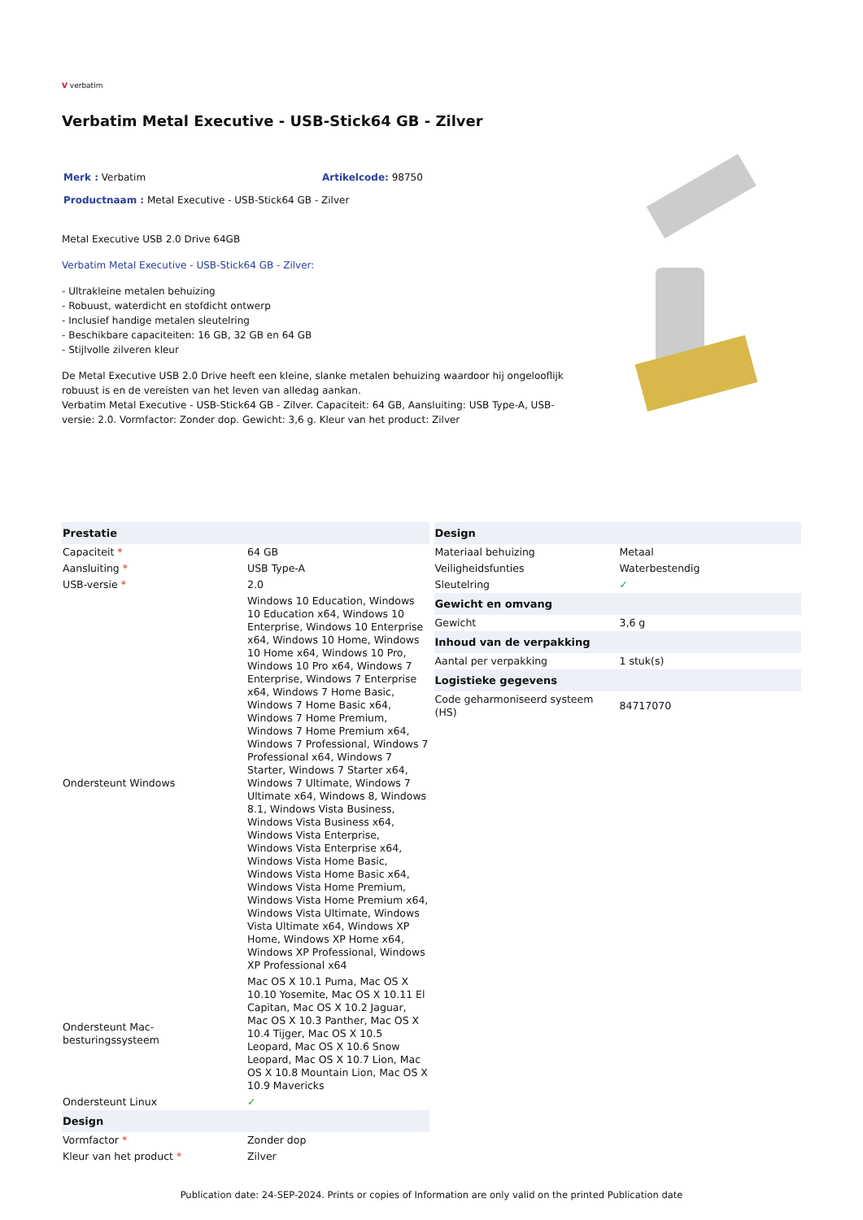V verbatim
Verbatim Metal Executive - USB-Stick64 GB - Zilver
Merk : Verbatim Artikelcode: 98750
Productnaam : Metal Executive - USB-Stick64 GB - Zilver
Metal Executive USB 2.0 Drive 64GB
Verbatim Metal Executive - USB-Stick64 GB - Zilver:
- Ultrakleine metalen behuizing
- Robuust, waterdicht en stofdicht ontwerp
- Inclusief handige metalen sleutelring
- Beschikbare capaciteiten: 16 GB, 32 GB en 64 GB
- Stijlvolle zilveren kleur
De Metal Executive USB 2.0 Drive heeft een kleine, slanke metalen behuizing waardoor hij ongelooflijk robuust is en de vereisten van het leven van alledag aankan.
Verbatim Metal Executive - USB-Stick64 GB - Zilver. Capaciteit: 64 GB, Aansluiting: USB Type-A, USB-versie: 2.0. Vormfactor: Zonder dop. Gewicht: 3,6 g. Kleur van het product: Zilver
| Prestatie | |
| --- | --- |
| Capaciteit * | 64 GB |
| Aansluiting * | USB Type-A |
| USB-versie * | 2.0 |
| Ondersteunt Windows | Windows 10 Education, Windows 10 Education x64, Windows 10 Enterprise, Windows 10 Enterprise x64, Windows 10 Home, Windows 10 Home x64, Windows 10 Pro, Windows 10 Pro x64, Windows 7 Enterprise, Windows 7 Enterprise x64, Windows 7 Home Basic, Windows 7 Home Basic x64, Windows 7 Home Premium, Windows 7 Home Premium x64, Windows 7 Professional, Windows 7 Professional x64, Windows 7 Starter, Windows 7 Starter x64, Windows 7 Ultimate, Windows 7 Ultimate x64, Windows 8, Windows 8.1, Windows Vista Business, Windows Vista Business x64, Windows Vista Enterprise, Windows Vista Enterprise x64, Windows Vista Home Basic, Windows Vista Home Basic x64, Windows Vista Home Premium, Windows Vista Home Premium x64, Windows Vista Ultimate, Windows Vista Ultimate x64, Windows XP Home, Windows XP Home x64, Windows XP Professional, Windows XP Professional x64 |
| Ondersteunt Mac-besturingssysteem | Mac OS X 10.1 Puma, Mac OS X 10.10 Yosemite, Mac OS X 10.11 El Capitan, Mac OS X 10.2 Jaguar, Mac OS X 10.3 Panther, Mac OS X 10.4 Tijger, Mac OS X 10.5 Leopard, Mac OS X 10.6 Snow Leopard, Mac OS X 10.7 Lion, Mac OS X 10.8 Mountain Lion, Mac OS X 10.9 Mavericks |
| Ondersteunt Linux | ✓ |
| Design | |
| Vormfactor * | Zonder dop |
| Kleur van het product * | Zilver |
| Design | |
| --- | --- |
| Materiaal behuizing | Metaal |
| Veiligheidsfunties | Waterbestendig |
| Sleutelring | ✓ |
| Gewicht en omvang | |
| Gewicht | 3,6 g |
| Inhoud van de verpakking | |
| Aantal per verpakking | 1 stuk(s) |
| Logistieke gegevens | |
| Code geharmoniseerd systeem (HS) | 84717070 |
Publication date: 24-SEP-2024. Prints or copies of Information are only valid on the printed Publication date